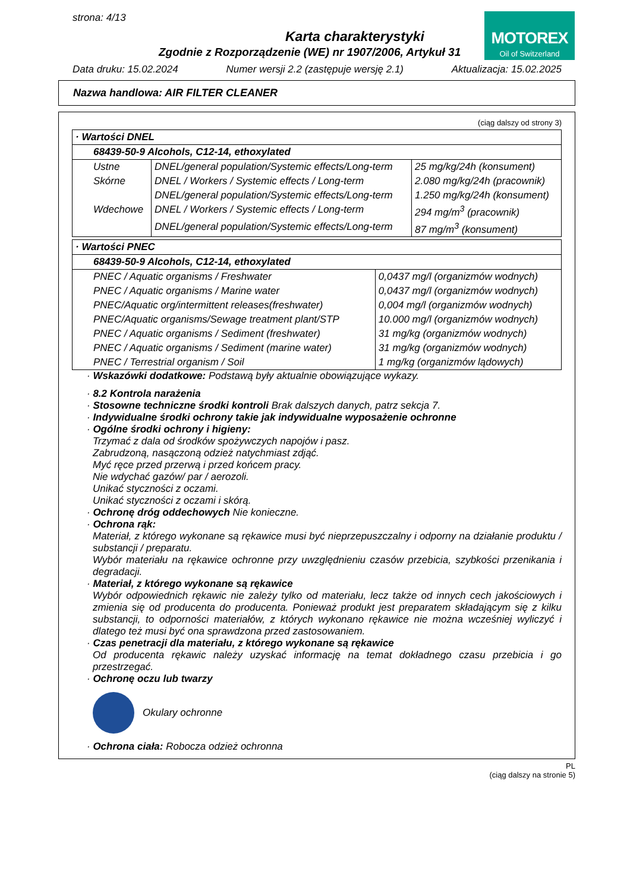strona: 4/13
MOTOREX
Oil of Switzerland
Karta charakterystyki
Zgodnie z Rozporządzenie (WE) nr 1907/2006, Artykuł 31
Data druku: 15.02.2024 Numer wersji 2.2 (zastępuje wersję 2.1) Aktualizacja: 15.02.2025
Nazwa handlowa: AIR FILTER CLEANER
(ciąg dalszy od strony 3)
| · Wartości DNEL | | |
| 68439-50-9 Alcohols, C12-14, ethoxylated | | |
| Ustne | DNEL/general population/Systemic effects/Long-term | 25 mg/kg/24h (konsument) |
| Skórne | DNEL / Workers / Systemic effects / Long-term | 2.080 mg/kg/24h (pracownik) |
| | DNEL/general population/Systemic effects/Long-term | 1.250 mg/kg/24h (konsument) |
| Wdechowe | DNEL / Workers / Systemic effects / Long-term | 294 mg/m<sup>3</sup> (pracownik) |
| | DNEL/general population/Systemic effects/Long-term | 87 mg/m<sup>3</sup> (konsument) |
| · Wartości PNEC | |
| 68439-50-9 Alcohols, C12-14, ethoxylated | |
| PNEC / Aquatic organisms / Freshwater | 0,0437 mg/l (organizmów wodnych) |
| PNEC / Aquatic organisms / Marine water | 0,0437 mg/l (organizmów wodnych) |
| PNEC/Aquatic org/intermittent releases(freshwater) | 0,004 mg/l (organizmów wodnych) |
| PNEC/Aquatic organisms/Sewage treatment plant/STP | 10.000 mg/l (organizmów wodnych) |
| PNEC / Aquatic organisms / Sediment (freshwater) | 31 mg/kg (organizmów wodnych) |
| PNEC / Aquatic organisms / Sediment (marine water) | 31 mg/kg (organizmów wodnych) |
| PNEC / Terrestrial organism / Soil | 1 mg/kg (organizmów lądowych) |
· Wskazówki dodatkowe: Podstawą były aktualnie obowiązujące wykazy.
· 8.2 Kontrola narażenia
· Stosowne techniczne środki kontroli Brak dalszych danych, patrz sekcja 7.
· Indywidualne środki ochrony takie jak indywidualne wyposażenie ochronne
· Ogólne środki ochrony i higieny:
Trzymać z dala od środków spożywczych napojów i pasz.
Zabrudzoną, nasączoną odzież natychmiast zdjąć.
Myć ręce przed przerwą i przed końcem pracy.
Nie wdychać gazów/ par / aerozoli.
Unikać styczności z oczami.
Unikać styczności z oczami i skórą.
· Ochronę dróg oddechowych Nie konieczne.
· Ochrona rąk:
Materiał, z którego wykonane są rękawice musi być nieprzepuszczalny i odporny na działanie produktu / substancji / preparatu.
Wybór materiału na rękawice ochronne przy uwzględnieniu czasów przebicia, szybkości przenikania i degradacji.
· Materiał, z którego wykonane są rękawice
Wybór odpowiednich rękawic nie zależy tylko od materiału, lecz także od innych cech jakościowych i zmienia się od producenta do producenta. Ponieważ produkt jest preparatem składającym się z kilku substancji, to odporności materiałów, z których wykonano rękawice nie można wcześniej wyliczyć i dlatego też musi być ona sprawdzona przed zastosowaniem.
· Czas penetracji dla materiału, z którego wykonane są rękawice
Od producenta rękawic należy uzyskać informację na temat dokładnego czasu przebicia i go przestrzegać.
· Ochronę oczu lub twarzy
Okulary ochronne
· Ochrona ciała: Robocza odzież ochronna
PL
(ciąg dalszy na stronie 5)